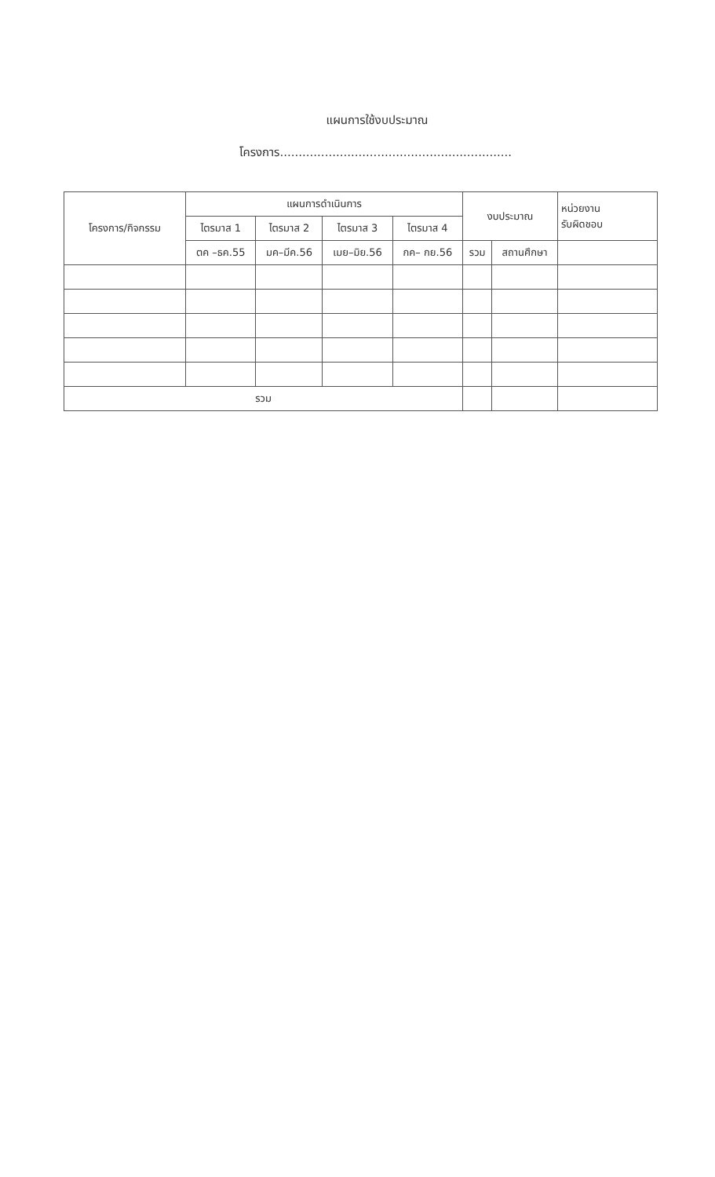แผนการใช้งบประมาณ
โครงการ..............................................................
| โครงการ/กิจกรรม | แผนการดำเนินการ | | | | งบประมาณ | | หน่วยงาน รับผิดชอบ |
| --- | --- | --- | --- | --- | --- | --- | --- |
| | ไตรมาส 1 | ไตรมาส 2 | ไตรมาส 3 | ไตรมาส 4 | | | |
| | ตค –ธค.55 | มค–มีค.56 | เมย–มิย.56 | กค– กย.56 | รวม | สถานศึกษา | |
| รวม | | | | | | | |